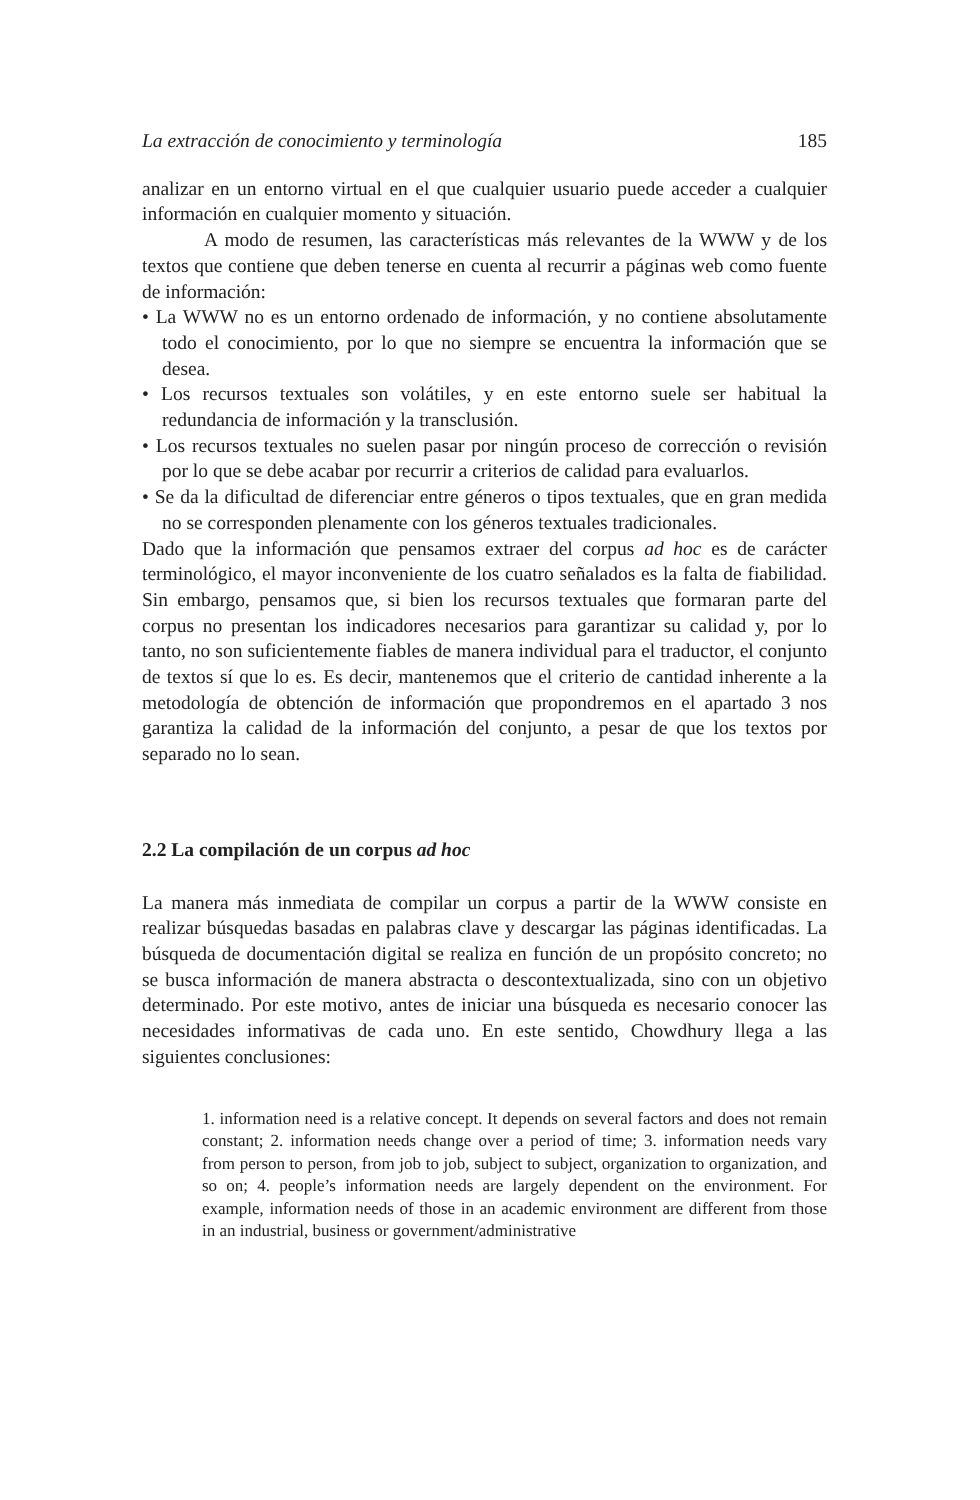La extracción de conocimiento y terminología 185
analizar en un entorno virtual en el que cualquier usuario puede acceder a cualquier información en cualquier momento y situación.
A modo de resumen, las características más relevantes de la WWW y de los textos que contiene que deben tenerse en cuenta al recurrir a páginas web como fuente de información:
• La WWW no es un entorno ordenado de información, y no contiene absolutamente todo el conocimiento, por lo que no siempre se encuentra la información que se desea.
• Los recursos textuales son volátiles, y en este entorno suele ser habitual la redundancia de información y la transclusión.
• Los recursos textuales no suelen pasar por ningún proceso de corrección o revisión por lo que se debe acabar por recurrir a criterios de calidad para evaluarlos.
• Se da la dificultad de diferenciar entre géneros o tipos textuales, que en gran medida no se corresponden plenamente con los géneros textuales tradicionales.
Dado que la información que pensamos extraer del corpus ad hoc es de carácter terminológico, el mayor inconveniente de los cuatro señalados es la falta de fiabilidad. Sin embargo, pensamos que, si bien los recursos textuales que formaran parte del corpus no presentan los indicadores necesarios para garantizar su calidad y, por lo tanto, no son suficientemente fiables de manera individual para el traductor, el conjunto de textos sí que lo es. Es decir, mantenemos que el criterio de cantidad inherente a la metodología de obtención de información que propondremos en el apartado 3 nos garantiza la calidad de la información del conjunto, a pesar de que los textos por separado no lo sean.
2.2 La compilación de un corpus ad hoc
La manera más inmediata de compilar un corpus a partir de la WWW consiste en realizar búsquedas basadas en palabras clave y descargar las páginas identificadas. La búsqueda de documentación digital se realiza en función de un propósito concreto; no se busca información de manera abstracta o descontextualizada, sino con un objetivo determinado. Por este motivo, antes de iniciar una búsqueda es necesario conocer las necesidades informativas de cada uno. En este sentido, Chowdhury llega a las siguientes conclusiones:
1. information need is a relative concept. It depends on several factors and does not remain constant; 2. information needs change over a period of time; 3. information needs vary from person to person, from job to job, subject to subject, organization to organization, and so on; 4. people’s information needs are largely dependent on the environment. For example, information needs of those in an academic environment are different from those in an industrial, business or government/administrative